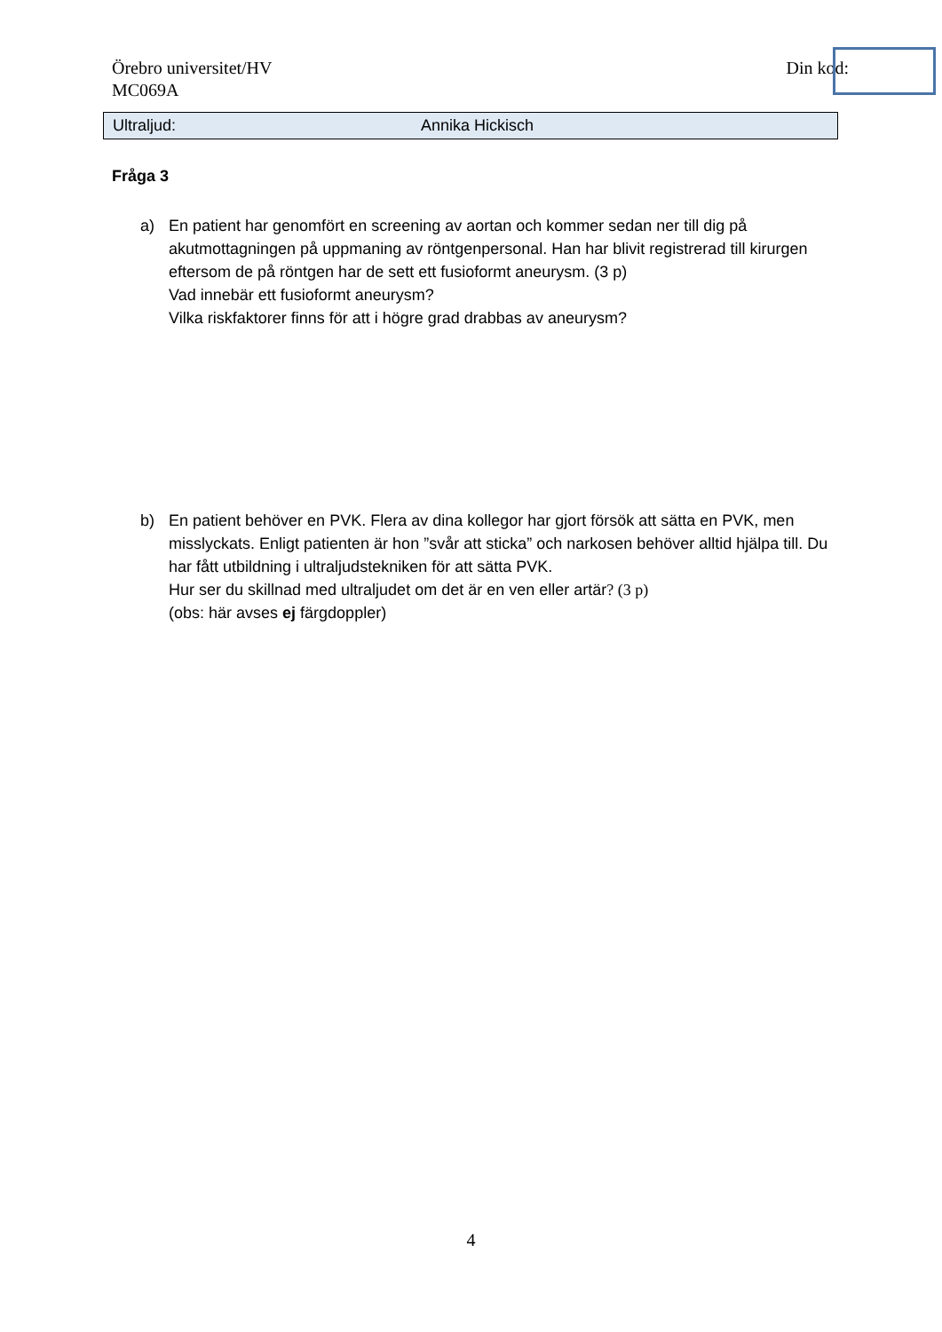Örebro universitet/HV
MC069A
Din kod:
Ultraljud: Annika Hickisch
Fråga 3
a) En patient har genomfört en screening av aortan och kommer sedan ner till dig på akutmottagningen på uppmaning av röntgenpersonal. Han har blivit registrerad till kirurgen eftersom de på röntgen har de sett ett fusioformt aneurysm. (3 p)
Vad innebär ett fusioformt aneurysm?
Vilka riskfaktorer finns för att i högre grad drabbas av aneurysm?
b) En patient behöver en PVK. Flera av dina kollegor har gjort försök att sätta en PVK, men misslyckats. Enligt patienten är hon ”svår att sticka” och narkosen behöver alltid hjälpa till. Du har fått utbildning i ultraljudstekniken för att sätta PVK.
Hur ser du skillnad med ultraljudet om det är en ven eller artär? (3 p)
(obs: här avses ej färgdoppler)
4